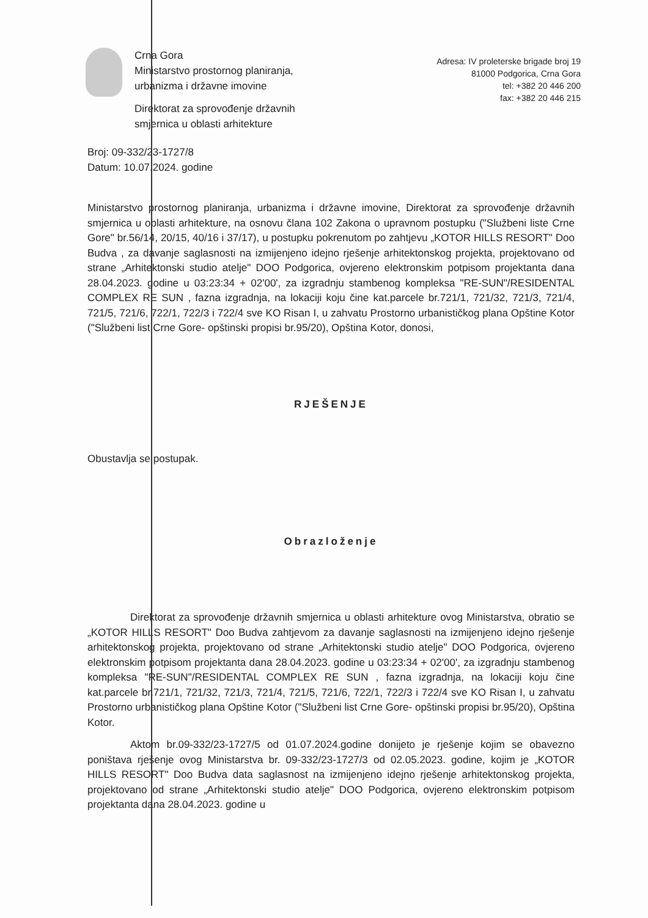Crna Gora
Ministarstvo prostornog planiranja,
urbanizma i državne imovine
Direktorat za sprovođenje državnih
smjernica u oblasti arhitekture
Adresa: IV proleterske brigade broj 19
81000 Podgorica, Crna Gora
tel: +382 20 446 200
fax: +382 20 446 215
Broj: 09-332/23-1727/8
Datum: 10.07.2024. godine
Ministarstvo prostornog planiranja, urbanizma i državne imovine, Direktorat za sprovođenje državnih smjernica u oblasti arhitekture, na osnovu člana 102 Zakona o upravnom postupku ("Službeni liste Crne Gore" br.56/14, 20/15, 40/16 i 37/17), u postupku pokrenutom po zahtjevu „KOTOR HILLS RESORT" Doo Budva , za davanje saglasnosti na izmijenjeno idejno rješenje arhitektonskog projekta, projektovano od strane „Arhitektonski studio atelje" DOO Podgorica, ovjereno elektronskim potpisom projektanta dana 28.04.2023. godine u 03:23:34 + 02'00', za izgradnju stambenog kompleksa "RE-SUN"/RESIDENTAL COMPLEX RE SUN , fazna izgradnja, na lokaciji koju čine kat.parcele br.721/1, 721/32, 721/3, 721/4, 721/5, 721/6, 722/1, 722/3 i 722/4 sve KO Risan I, u zahvatu Prostorno urbanističkog plana Opštine Kotor ("Službeni list Crne Gore- opštinski propisi br.95/20), Opština Kotor, donosi,
RJEŠENJE
Obustavlja se postupak.
Obrazloženje
Direktorat za sprovođenje državnih smjernica u oblasti arhitekture ovog Ministarstva, obratio se „KOTOR HILLS RESORT" Doo Budva zahtjevom za davanje saglasnosti na izmijenjeno idejno rješenje arhitektonskog projekta, projektovano od strane „Arhitektonski studio atelje" DOO Podgorica, ovjereno elektronskim potpisom projektanta dana 28.04.2023. godine u 03:23:34 + 02'00', za izgradnju stambenog kompleksa "RE-SUN"/RESIDENTAL COMPLEX RE SUN , fazna izgradnja, na lokaciji koju čine kat.parcele br.721/1, 721/32, 721/3, 721/4, 721/5, 721/6, 722/1, 722/3 i 722/4 sve KO Risan I, u zahvatu Prostorno urbanističkog plana Opštine Kotor ("Službeni list Crne Gore- opštinski propisi br.95/20), Opština Kotor.
Aktom br.09-332/23-1727/5 od 01.07.2024.godine donijeto je rješenje kojim se obavezno poništava rješenje ovog Ministarstva br. 09-332/23-1727/3 od 02.05.2023. godine, kojim je „KOTOR HILLS RESORT" Doo Budva data saglasnost na izmijenjeno idejno rješenje arhitektonskog projekta, projektovano od strane „Arhitektonski studio atelje" DOO Podgorica, ovjereno elektronskim potpisom projektanta dana 28.04.2023. godine u